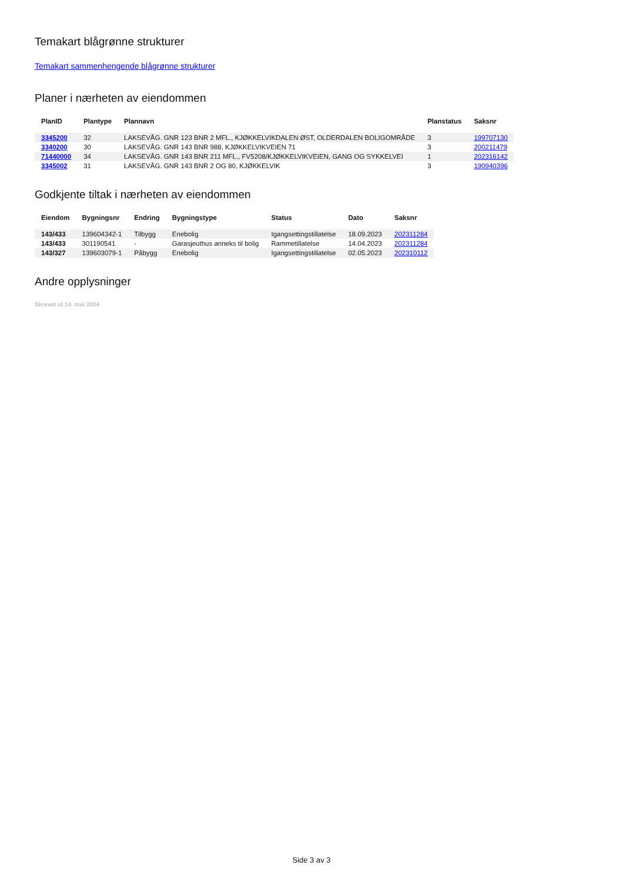Temakart blågrønne strukturer
Temakart sammenhengende blågrønne strukturer
Planer i nærheten av eiendommen
| PlanID | Plantype | Plannavn | Planstatus | Saksnr |
| --- | --- | --- | --- | --- |
| 3345200 | 32 | LAKSEVÅG. GNR 123 BNR 2 MFL., KJØKKELVIKDALEN ØST, OLDERDALEN BOLIGOMRÅDE | 3 | 199707130 |
| 3340200 | 30 | LAKSEVÅG. GNR 143 BNR 988, KJØKKELVIKVEIEN 71 | 3 | 200211479 |
| 71440000 | 34 | LAKSEVÅG. GNR 143 BNR 211 MFL., FV5208/KJØKKELVIKVEIEN, GANG OG SYKKELVEI | 1 | 202316142 |
| 3345002 | 31 | LAKSEVÅG. GNR 143 BNR 2 OG 80, KJØKKELVIK | 3 | 190940396 |
Godkjente tiltak i nærheten av eiendommen
| Eiendom | Bygningsnr | Endring | Bygningstype | Status | Dato | Saksnr |
| --- | --- | --- | --- | --- | --- | --- |
| 143/433 | 139604342-1 | Tilbygg | Enebolig | Igangsettingstillatelse | 18.09.2023 | 202311284 |
| 143/433 | 301190541 | - | Garasjeuthus anneks til bolig | Rammetillatelse | 14.04.2023 | 202311284 |
| 143/327 | 139603079-1 | Påbygg | Enebolig | Igangsettingstillatelse | 02.05.2023 | 202310112 |
Andre opplysninger
Skrevet ut 14. mai 2024
Side 3 av 3